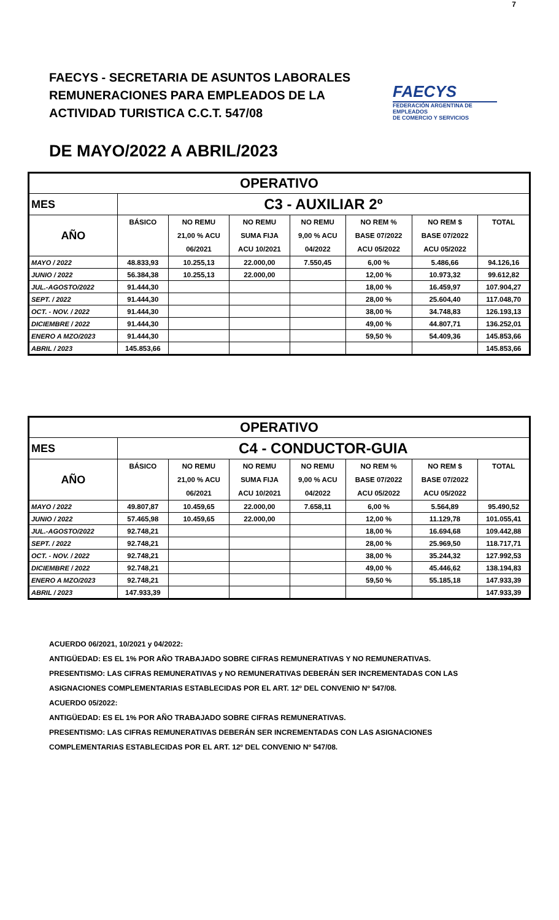7
FAECYS - SECRETARIA DE ASUNTOS LABORALES
REMUNERACIONES PARA EMPLEADOS DE LA
ACTIVIDAD TURISTICA C.C.T. 547/08
FAECYS
FEDERACIÓN ARGENTINA DE EMPLEADOS
DE COMERCIO Y SERVICIOS
DE MAYO/2022 A ABRIL/2023
| OPERATIVO | | | | | | | |
| MES | C3 - AUXILIAR 2º | | | | | | |
| AÑO | BÁSICO | NO REMU | NO REMU | NO REMU | NO REM % | NO REM $ | TOTAL |
| | | 21,00 % ACU | SUMA FIJA | 9,00 % ACU | BASE 07/2022 | BASE 07/2022 | |
| | | 06/2021 | ACU 10/2021 | 04/2022 | ACU 05/2022 | ACU 05/2022 | |
| MAYO / 2022 | 48.833,93 | 10.255,13 | 22.000,00 | 7.550,45 | 6,00 % | 5.486,66 | 94.126,16 |
| JUNIO / 2022 | 56.384,38 | 10.255,13 | 22.000,00 | | 12,00 % | 10.973,32 | 99.612,82 |
| JUL.-AGOSTO/2022 | 91.444,30 | | | | 18,00 % | 16.459,97 | 107.904,27 |
| SEPT. / 2022 | 91.444,30 | | | | 28,00 % | 25.604,40 | 117.048,70 |
| OCT. - NOV. / 2022 | 91.444,30 | | | | 38,00 % | 34.748,83 | 126.193,13 |
| DICIEMBRE / 2022 | 91.444,30 | | | | 49,00 % | 44.807,71 | 136.252,01 |
| ENERO A MZO/2023 | 91.444,30 | | | | 59,50 % | 54.409,36 | 145.853,66 |
| ABRIL / 2023 | 145.853,66 | | | | | | 145.853,66 |
| OPERATIVO | | | | | | | |
| MES | C4 - CONDUCTOR-GUIA | | | | | | |
| AÑO | BÁSICO | NO REMU | NO REMU | NO REMU | NO REM % | NO REM $ | TOTAL |
| | | 21,00 % ACU | SUMA FIJA | 9,00 % ACU | BASE 07/2022 | BASE 07/2022 | |
| | | 06/2021 | ACU 10/2021 | 04/2022 | ACU 05/2022 | ACU 05/2022 | |
| MAYO / 2022 | 49.807,87 | 10.459,65 | 22.000,00 | 7.658,11 | 6,00 % | 5.564,89 | 95.490,52 |
| JUNIO / 2022 | 57.465,98 | 10.459,65 | 22.000,00 | | 12,00 % | 11.129,78 | 101.055,41 |
| JUL.-AGOSTO/2022 | 92.748,21 | | | | 18,00 % | 16.694,68 | 109.442,88 |
| SEPT. / 2022 | 92.748,21 | | | | 28,00 % | 25.969,50 | 118.717,71 |
| OCT. - NOV. / 2022 | 92.748,21 | | | | 38,00 % | 35.244,32 | 127.992,53 |
| DICIEMBRE / 2022 | 92.748,21 | | | | 49,00 % | 45.446,62 | 138.194,83 |
| ENERO A MZO/2023 | 92.748,21 | | | | 59,50 % | 55.185,18 | 147.933,39 |
| ABRIL / 2023 | 147.933,39 | | | | | | 147.933,39 |
ACUERDO 06/2021, 10/2021 y 04/2022:
ANTIGÜEDAD: ES EL 1% POR AÑO TRABAJADO SOBRE CIFRAS REMUNERATIVAS Y NO REMUNERATIVAS.
PRESENTISMO: LAS CIFRAS REMUNERATIVAS y NO REMUNERATIVAS DEBERÁN SER INCREMENTADAS CON LAS
ASIGNACIONES COMPLEMENTARIAS ESTABLECIDAS POR EL ART. 12º DEL CONVENIO Nº 547/08.
ACUERDO 05/2022:
ANTIGÜEDAD: ES EL 1% POR AÑO TRABAJADO SOBRE CIFRAS REMUNERATIVAS.
PRESENTISMO: LAS CIFRAS REMUNERATIVAS DEBERÁN SER INCREMENTADAS CON LAS ASIGNACIONES
COMPLEMENTARIAS ESTABLECIDAS POR EL ART. 12º DEL CONVENIO Nº 547/08.